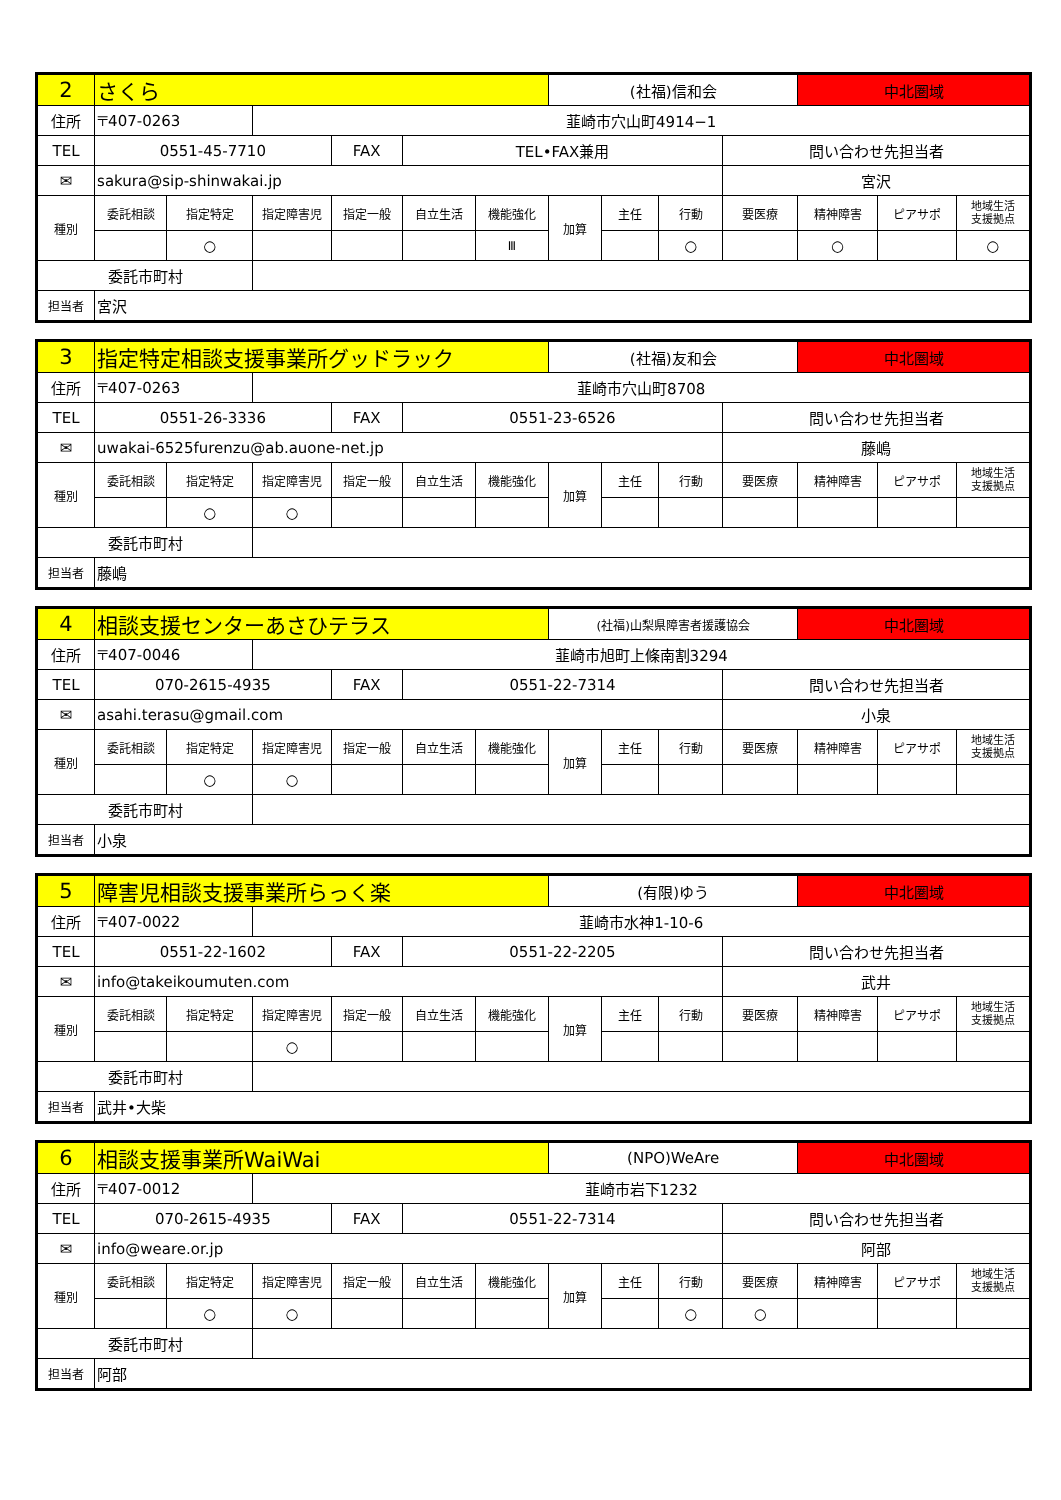| 2 | さくら | | | | | | (社福)信和会 | | | | 中北圏域 | | |
| 住所 | 〒407-0263 | | 韮崎市穴山町4914−1 | | | | | | | | | | |
| TEL | 0551-45-7710 | | | FAX | TEL•FAX兼用 | | | | | 問い合わせ先担当者 | | | |
| ✉ | sakura@sip-shinwakai.jp | | | | | | | | | 宮沢 | | | |
| 種別 | 委託相談 | 指定特定 | 指定障害児 | 指定一般 | 自立生活 | 機能強化 | 加算 | 主任 | 行動 | 要医療 | 精神障害 | ピアサポ | 地域生活 支援拠点 |
| | | ○ | | | | Ⅲ | | | ○ | | ○ | | ○ |
| 委託市町村 | | | | | | | | | | | | | |
| 担当者 | 宮沢 | | | | | | | | | | | | |
| 3 | 指定特定相談支援事業所グッドラック | | | | | | (社福)友和会 | | | | 中北圏域 | | |
| 住所 | 〒407-0263 | | 韮崎市穴山町8708 | | | | | | | | | | |
| TEL | 0551-26-3336 | | | FAX | 0551-23-6526 | | | | | 問い合わせ先担当者 | | | |
| ✉ | uwakai-6525furenzu@ab.auone-net.jp | | | | | | | | | 藤嶋 | | | |
| 種別 | 委託相談 | 指定特定 | 指定障害児 | 指定一般 | 自立生活 | 機能強化 | 加算 | 主任 | 行動 | 要医療 | 精神障害 | ピアサポ | 地域生活 支援拠点 |
| | | ○ | ○ | | | | | | | | | | |
| 委託市町村 | | | | | | | | | | | | | |
| 担当者 | 藤嶋 | | | | | | | | | | | | |
| 4 | 相談支援センターあさひテラス | | | | | | (社福)山梨県障害者援護協会 | | | | 中北圏域 | | |
| 住所 | 〒407-0046 | | 韮崎市旭町上條南割3294 | | | | | | | | | | |
| TEL | 070-2615-4935 | | | FAX | 0551-22-7314 | | | | | 問い合わせ先担当者 | | | |
| ✉ | asahi.terasu@gmail.com | | | | | | | | | 小泉 | | | |
| 種別 | 委託相談 | 指定特定 | 指定障害児 | 指定一般 | 自立生活 | 機能強化 | 加算 | 主任 | 行動 | 要医療 | 精神障害 | ピアサポ | 地域生活 支援拠点 |
| | | ○ | ○ | | | | | | | | | | |
| 委託市町村 | | | | | | | | | | | | | |
| 担当者 | 小泉 | | | | | | | | | | | | |
| 5 | 障害児相談支援事業所らっく楽 | | | | | | (有限)ゆう | | | | 中北圏域 | | |
| 住所 | 〒407-0022 | | 韮崎市水神1-10-6 | | | | | | | | | | |
| TEL | 0551-22-1602 | | | FAX | 0551-22-2205 | | | | | 問い合わせ先担当者 | | | |
| ✉ | info@takeikoumuten.com | | | | | | | | | 武井 | | | |
| 種別 | 委託相談 | 指定特定 | 指定障害児 | 指定一般 | 自立生活 | 機能強化 | 加算 | 主任 | 行動 | 要医療 | 精神障害 | ピアサポ | 地域生活 支援拠点 |
| | | | ○ | | | | | | | | | | |
| 委託市町村 | | | | | | | | | | | | | |
| 担当者 | 武井•大柴 | | | | | | | | | | | | |
| 6 | 相談支援事業所WaiWai | | | | | | (NPO)WeAre | | | | 中北圏域 | | |
| 住所 | 〒407-0012 | | 韮崎市岩下1232 | | | | | | | | | | |
| TEL | 070-2615-4935 | | | FAX | 0551-22-7314 | | | | | 問い合わせ先担当者 | | | |
| ✉ | info@weare.or.jp | | | | | | | | | 阿部 | | | |
| 種別 | 委託相談 | 指定特定 | 指定障害児 | 指定一般 | 自立生活 | 機能強化 | 加算 | 主任 | 行動 | 要医療 | 精神障害 | ピアサポ | 地域生活 支援拠点 |
| | | ○ | ○ | | | | | | ○ | ○ | | | |
| 委託市町村 | | | | | | | | | | | | | |
| 担当者 | 阿部 | | | | | | | | | | | | |